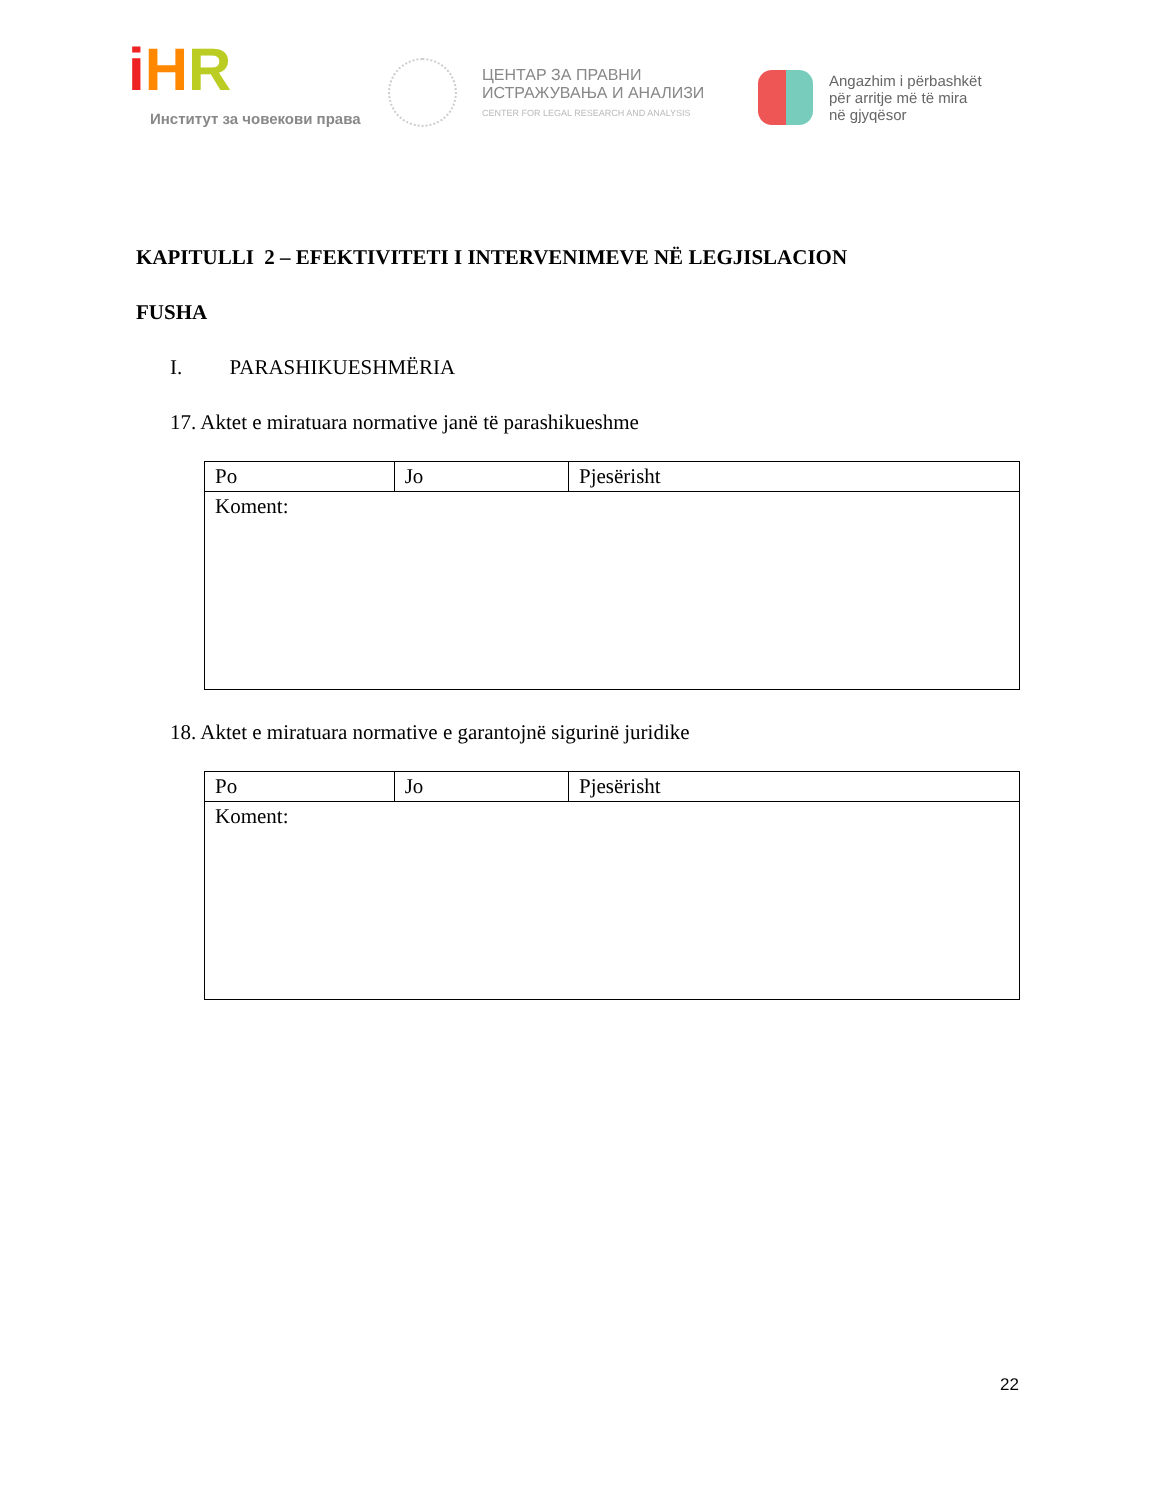iHR
Институт за човекови права
ЦЕНТАР ЗА ПРАВНИ
ИСТРАЖУВАЊА И АНАЛИЗИ
CENTER FOR LEGAL RESEARCH AND ANALYSIS
Angazhim i përbashkët
për arritje më të mira
në gjyqësor
KAPITULLI 2 – EFEKTIVITETI I INTERVENIMEVE NË LEGJISLACION
FUSHA
I. PARASHIKUESHMËRIA
17. Aktet e miratuara normative janë të parashikueshme
| Po | Jo | Pjesërisht |
| Koment: | | |
18. Aktet e miratuara normative e garantojnë sigurinë juridike
| Po | Jo | Pjesërisht |
| Koment: | | |
22